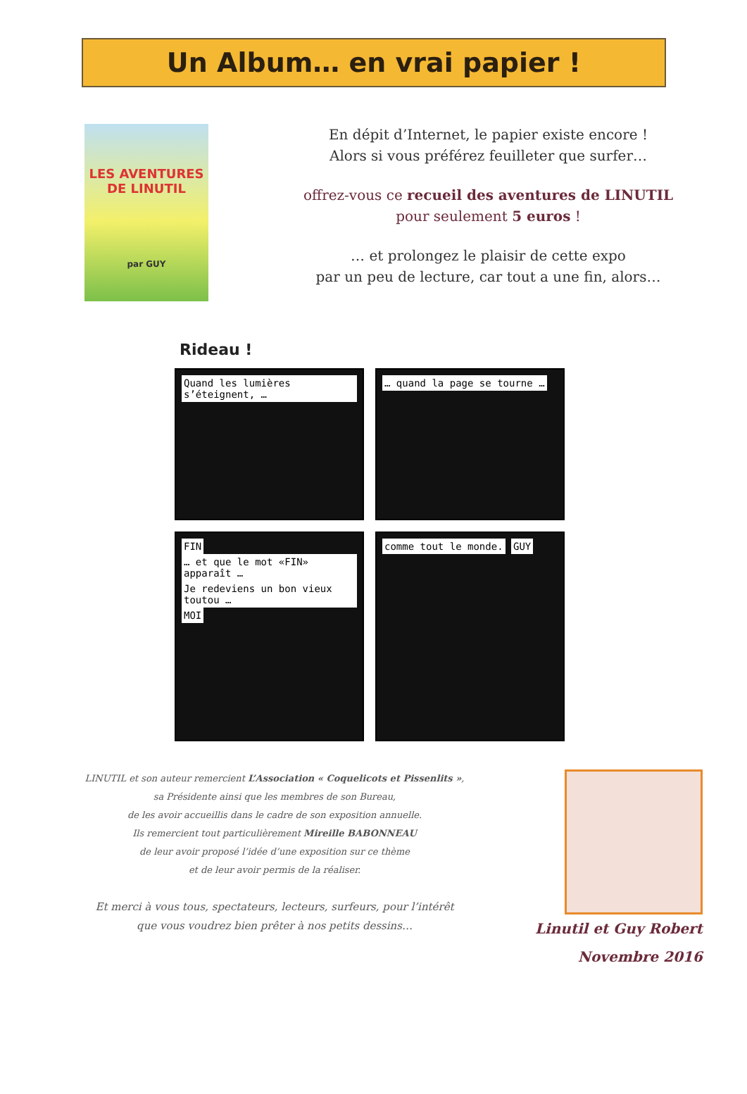Un Album… en vrai papier !
LES AVENTURES
DE LINUTIL
par GUY
En dépit d’Internet, le papier existe encore !
Alors si vous préférez feuilleter que surfer…
offrez-vous ce recueil des aventures de LINUTIL
pour seulement 5 euros !
… et prolongez le plaisir de cette expo
par un peu de lecture, car tout a une fin, alors…
Rideau !
Quand les lumières s’éteignent, …
… quand la page se tourne …
FIN … et que le mot «FIN» apparaît … Je redeviens un bon vieux toutou … MOI
comme tout le monde. GUY
LINUTIL et son auteur remercient L’Association « Coquelicots et Pissenlits »,
sa Présidente ainsi que les membres de son Bureau,
de les avoir accueillis dans le cadre de son exposition annuelle.
Ils remercient tout particulièrement Mireille BABONNEAU
de leur avoir proposé l’idée d’une exposition sur ce thème
et de leur avoir permis de la réaliser.
Et merci à vous tous, spectateurs, lecteurs, surfeurs, pour l’intérêt
que vous voudrez bien prêter à nos petits dessins…
Linutil et Guy Robert
Novembre 2016